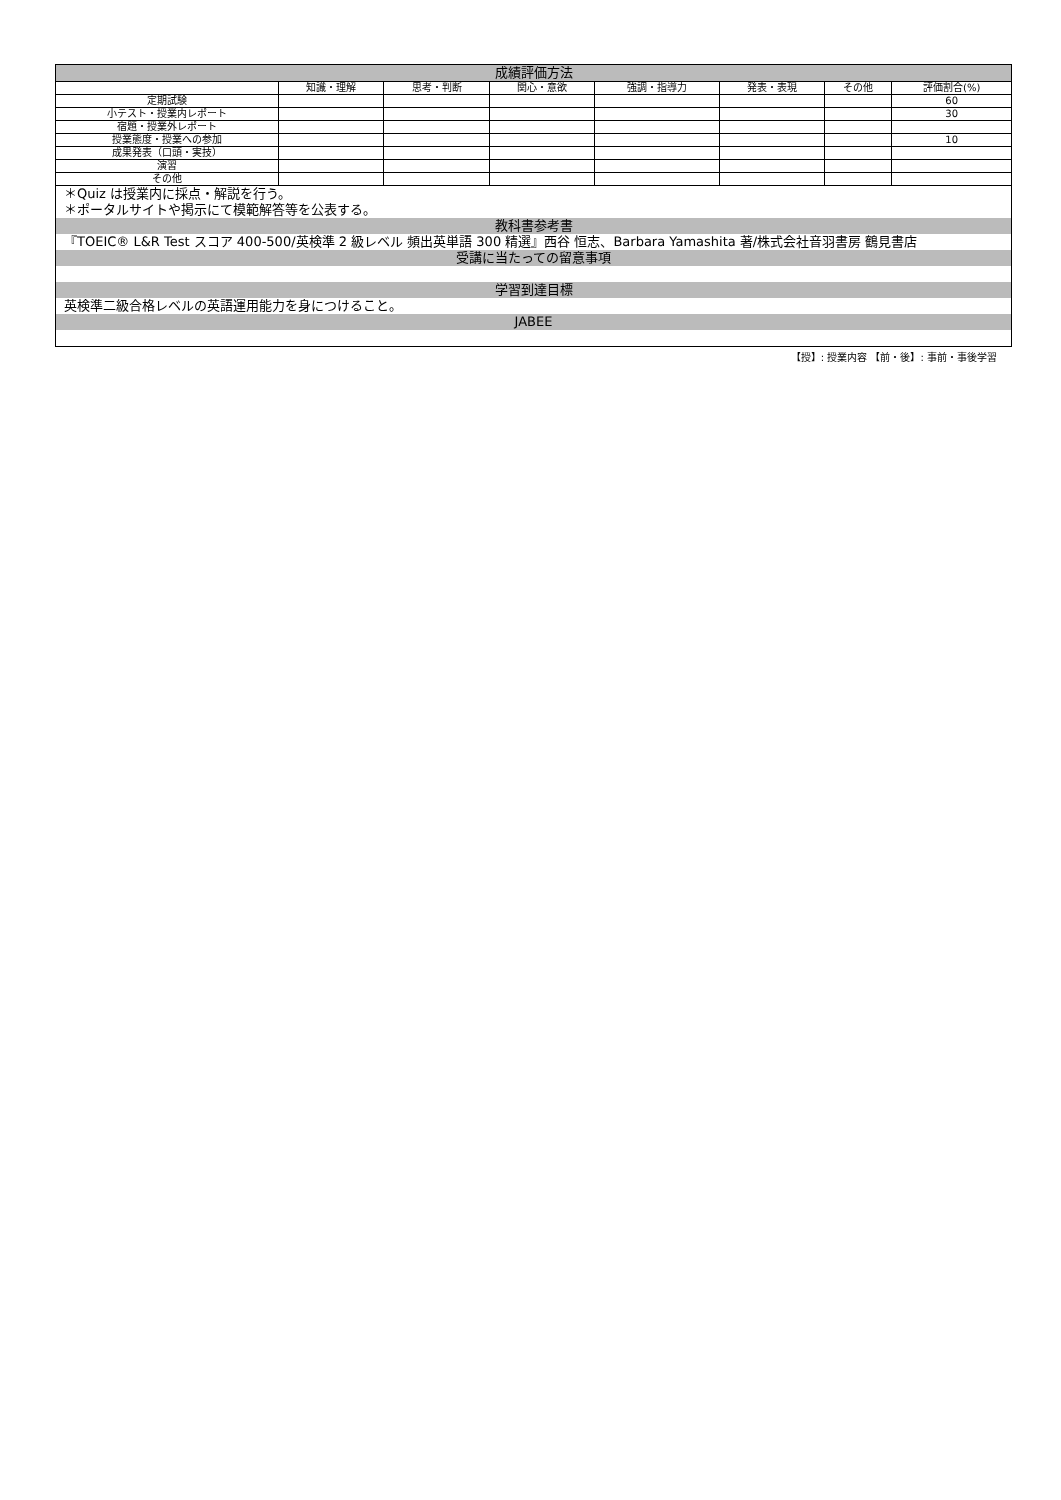成績評価方法
| | 知識・理解 | 思考・判断 | 関心・意欲 | 強調・指導力 | 発表・表現 | その他 | 評価割合(%) |
| --- | --- | --- | --- | --- | --- | --- | --- |
| 定期試験 | | | | | | | 60 |
| 小テスト・授業内レポート | | | | | | | 30 |
| 宿題・授業外レポート | | | | | | | |
| 授業態度・授業への参加 | | | | | | | 10 |
| 成果発表（口頭・実技） | | | | | | | |
| 演習 | | | | | | | |
| その他 | | | | | | | |
＊Quiz は授業内に採点・解説を行う。
＊ポータルサイトや掲示にて模範解答等を公表する。
教科書参考書
『TOEIC® L&R Test スコア 400-500/英検準 2 級レベル 頻出英単語 300 精選』西谷 恒志、Barbara Yamashita 著/株式会社音羽書房 鶴見書店
受講に当たっての留意事項
学習到達目標
英検準二級合格レベルの英語運用能力を身につけること。
JABEE
【授】: 授業内容 【前・後】: 事前・事後学習